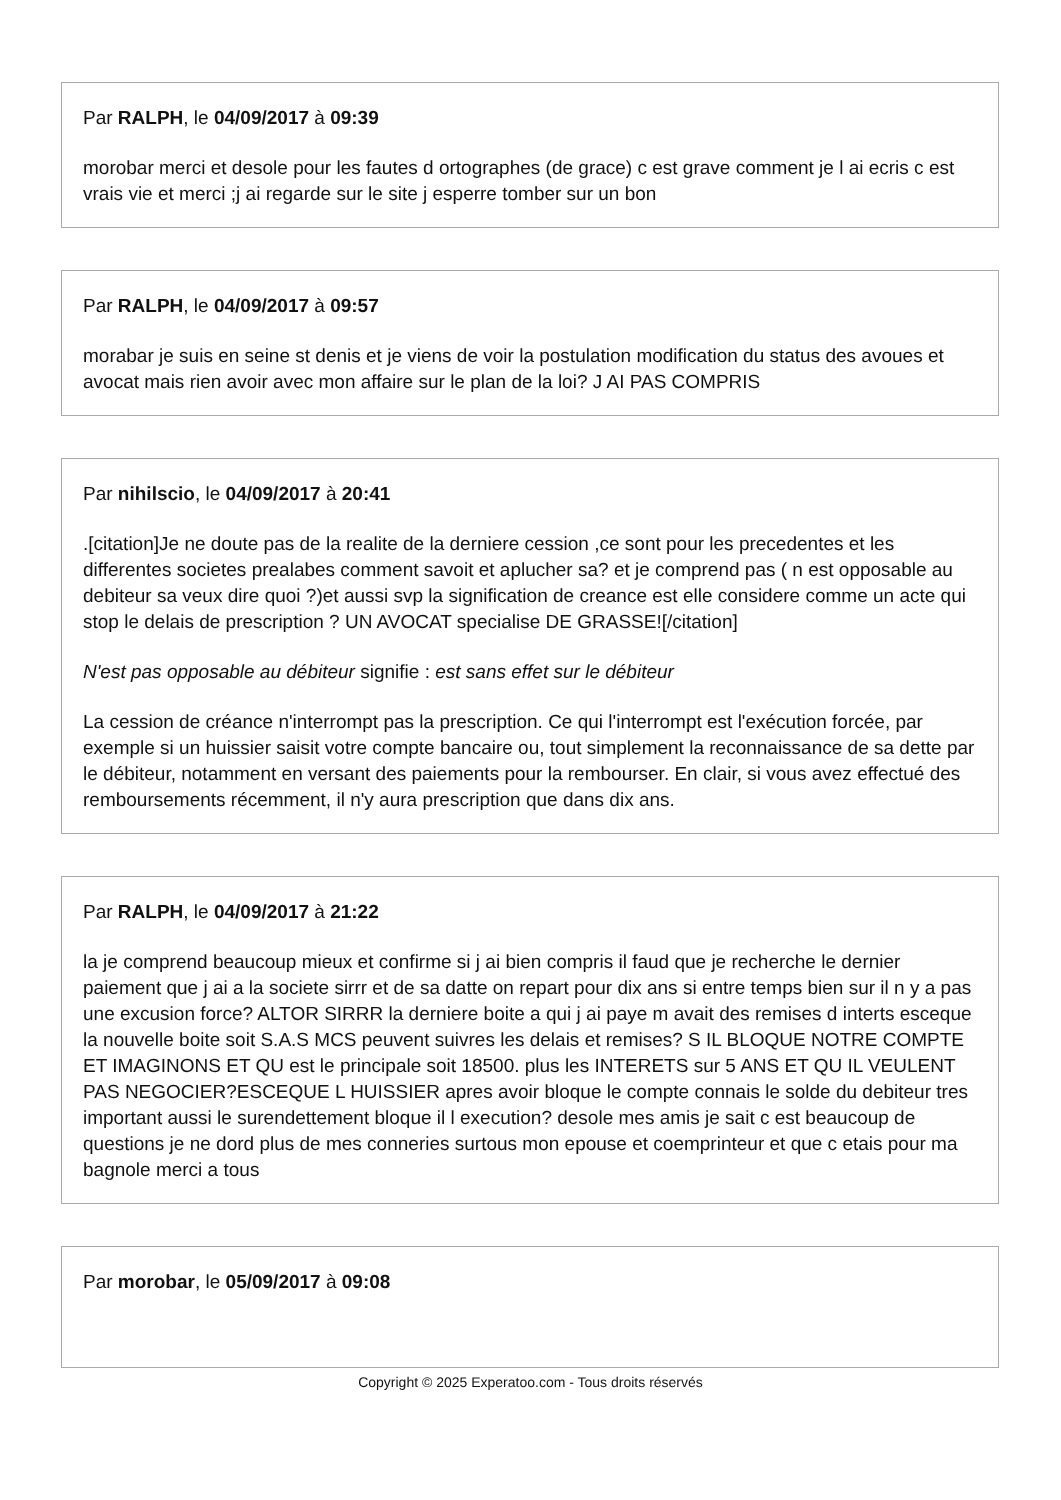Par RALPH, le 04/09/2017 à 09:39
morobar merci et desole pour les fautes d ortographes (de grace) c est grave comment je l ai ecris c est vrais vie et merci ;j ai regarde sur le site j esperre tomber sur un bon
Par RALPH, le 04/09/2017 à 09:57
morabar je suis en seine st denis et je viens de voir la postulation modification du status des avoues et avocat mais rien avoir avec mon affaire sur le plan de la loi? J AI PAS COMPRIS
Par nihilscio, le 04/09/2017 à 20:41
.[citation]Je ne doute pas de la realite de la derniere cession ,ce sont pour les precedentes et les differentes societes prealabes comment savoit et aplucher sa? et je comprend pas ( n est opposable au debiteur sa veux dire quoi ?)et aussi svp la signification de creance est elle considere comme un acte qui stop le delais de prescription ? UN AVOCAT specialise DE GRASSE![/citation]
N'est pas opposable au débiteur signifie : est sans effet sur le débiteur
La cession de créance n'interrompt pas la prescription. Ce qui l'interrompt est l'exécution forcée, par exemple si un huissier saisit votre compte bancaire ou, tout simplement la reconnaissance de sa dette par le débiteur, notamment en versant des paiements pour la rembourser. En clair, si vous avez effectué des remboursements récemment, il n'y aura prescription que dans dix ans.
Par RALPH, le 04/09/2017 à 21:22
la je comprend beaucoup mieux et confirme si j ai bien compris il faud que je recherche le dernier paiement que j ai a la societe sirrr et de sa datte on repart pour dix ans si entre temps bien sur il n y a pas une excusion force? ALTOR SIRRR la derniere boite a qui j ai paye m avait des remises d interts esceque la nouvelle boite soit S.A.S MCS peuvent suivres les delais et remises? S IL BLOQUE NOTRE COMPTE ET IMAGINONS ET QU est le principale soit 18500. plus les INTERETS sur 5 ANS ET QU IL VEULENT PAS NEGOCIER?ESCEQUE L HUISSIER apres avoir bloque le compte connais le solde du debiteur tres important aussi le surendettement bloque il l execution? desole mes amis je sait c est beaucoup de questions je ne dord plus de mes conneries surtous mon epouse et coemprinteur et que c etais pour ma bagnole merci a tous
Par morobar, le 05/09/2017 à 09:08
Copyright © 2025 Experatoo.com - Tous droits réservés